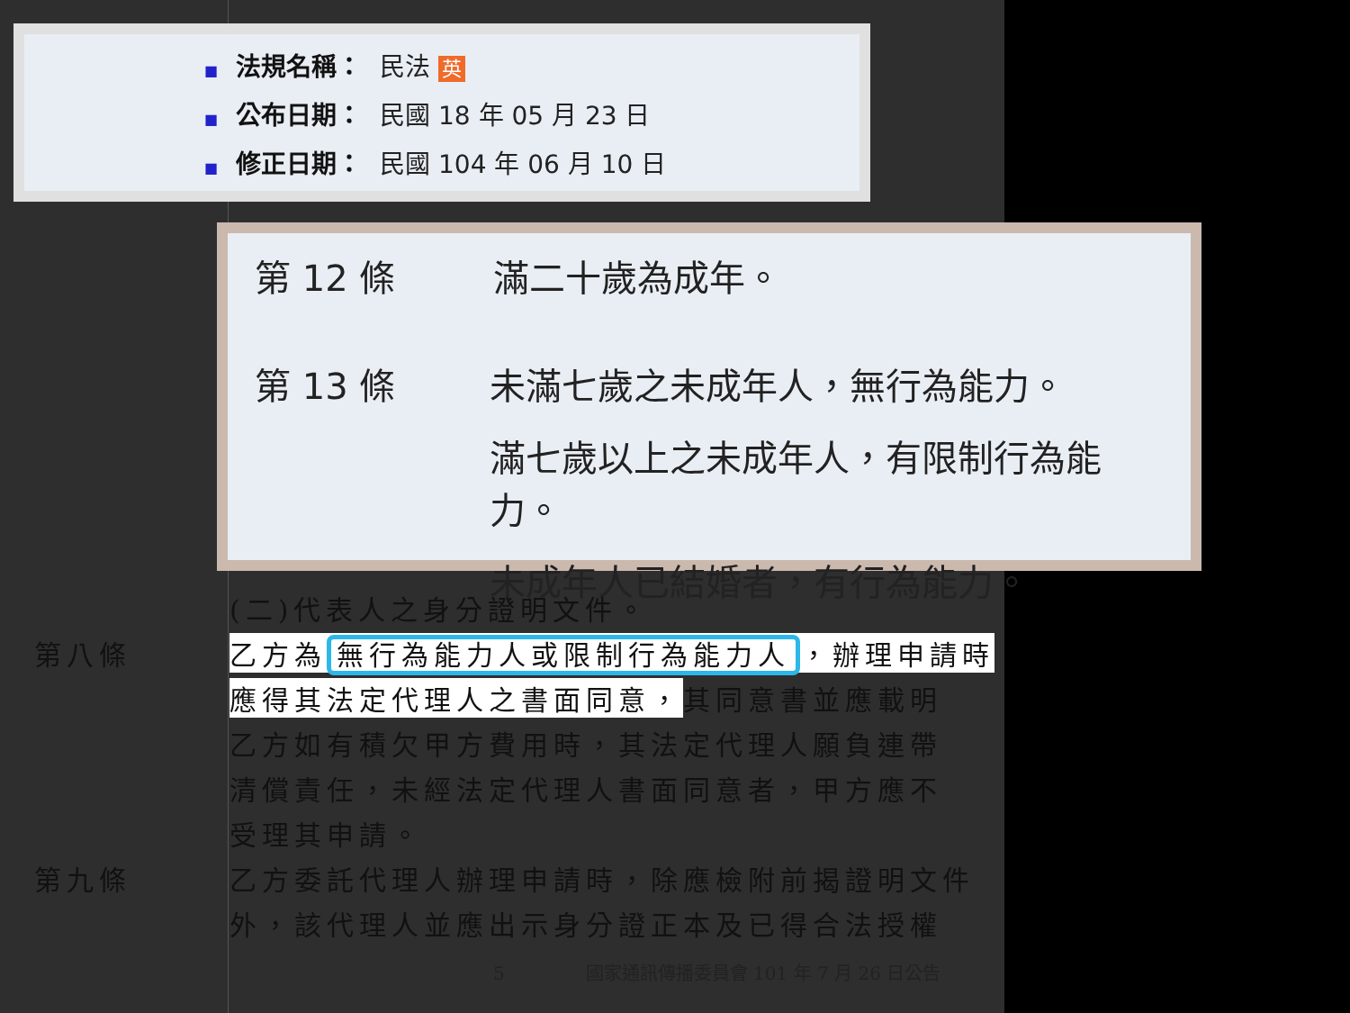■ 法規名稱： 民法 英
■ 公布日期： 民國 18 年 05 月 23 日
■ 修正日期： 民國 104 年 06 月 10 日
第 12 條 滿二十歲為成年。
第 13 條 未滿七歲之未成年人，無行為能力。
滿七歲以上之未成年人，有限制行為能力。
未成年人已結婚者，有行為能力。
(二)代表人之身分證明文件。
第八條 乙方為 無行為能力人或限制行為能力人 ，辦理申請時
應得其法定代理人之書面同意， 其同意書並應載明
乙方如有積欠甲方費用時，其法定代理人願負連帶
清償責任，未經法定代理人書面同意者，甲方應不
受理其申請。
第九條 乙方委託代理人辦理申請時，除應檢附前揭證明文件
外，該代理人並應出示身分證正本及已得合法授權
5 國家通訊傳播委員會 101 年 7 月 26 日公告